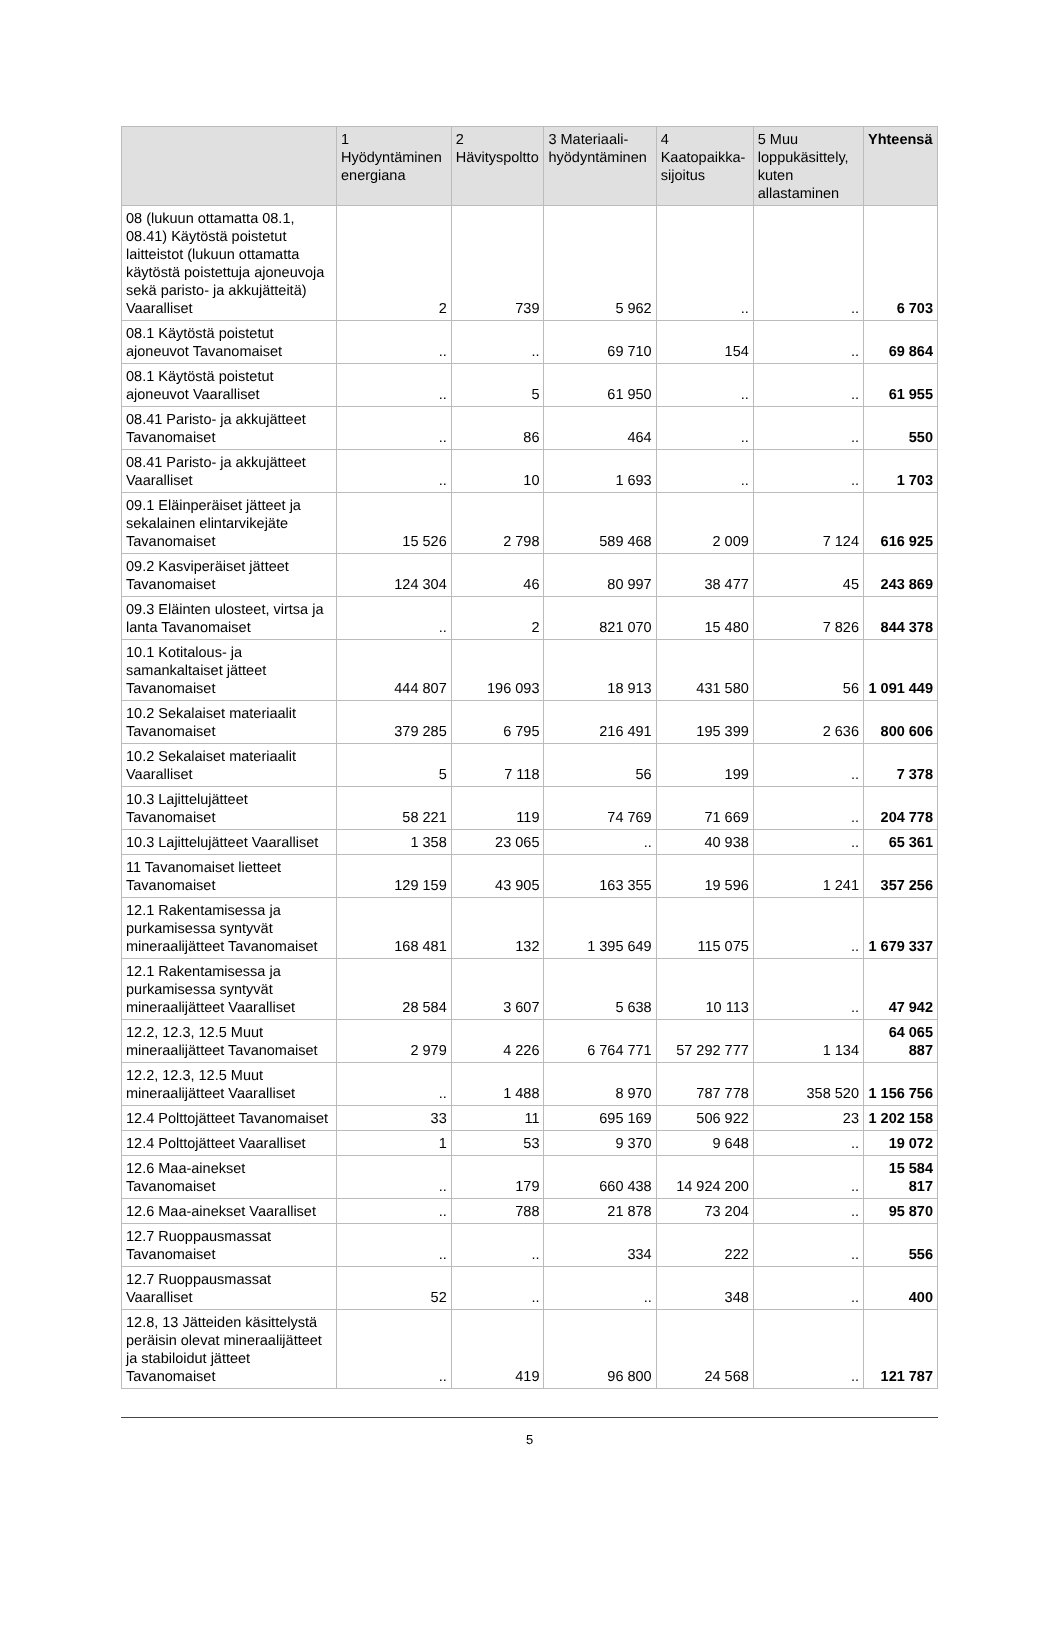| | 1 Hyödyntäminen energiana | 2 Hävityspoltto | 3 Materiaali-hyödyntäminen | 4 Kaatopaikka-sijoitus | 5 Muu loppukäsittely, kuten allastaminen | Yhteensä |
| --- | --- | --- | --- | --- | --- | --- |
| 08 (lukuun ottamatta 08.1, 08.41) Käytöstä poistetut laitteistot (lukuun ottamatta käytöstä poistettuja ajoneuvoja sekä paristo- ja akkujätteitä) Vaaralliset | 2 | 739 | 5 962 | .. | .. | 6 703 |
| 08.1 Käytöstä poistetut ajoneuvot Tavanomaiset | .. | .. | 69 710 | 154 | .. | 69 864 |
| 08.1 Käytöstä poistetut ajoneuvot Vaaralliset | .. | 5 | 61 950 | .. | .. | 61 955 |
| 08.41 Paristo- ja akkujätteet Tavanomaiset | .. | 86 | 464 | .. | .. | 550 |
| 08.41 Paristo- ja akkujätteet Vaaralliset | .. | 10 | 1 693 | .. | .. | 1 703 |
| 09.1 Eläinperäiset jätteet ja sekalainen elintarvikejäte Tavanomaiset | 15 526 | 2 798 | 589 468 | 2 009 | 7 124 | 616 925 |
| 09.2 Kasviperäiset jätteet Tavanomaiset | 124 304 | 46 | 80 997 | 38 477 | 45 | 243 869 |
| 09.3 Eläinten ulosteet, virtsa ja lanta Tavanomaiset | .. | 2 | 821 070 | 15 480 | 7 826 | 844 378 |
| 10.1 Kotitalous- ja samankaltaiset jätteet Tavanomaiset | 444 807 | 196 093 | 18 913 | 431 580 | 56 | 1 091 449 |
| 10.2 Sekalaiset materiaalit Tavanomaiset | 379 285 | 6 795 | 216 491 | 195 399 | 2 636 | 800 606 |
| 10.2 Sekalaiset materiaalit Vaaralliset | 5 | 7 118 | 56 | 199 | .. | 7 378 |
| 10.3 Lajittelujätteet Tavanomaiset | 58 221 | 119 | 74 769 | 71 669 | .. | 204 778 |
| 10.3 Lajittelujätteet Vaaralliset | 1 358 | 23 065 | .. | 40 938 | .. | 65 361 |
| 11 Tavanomaiset lietteet Tavanomaiset | 129 159 | 43 905 | 163 355 | 19 596 | 1 241 | 357 256 |
| 12.1 Rakentamisessa ja purkamisessa syntyvät mineraalijätteet Tavanomaiset | 168 481 | 132 | 1 395 649 | 115 075 | .. | 1 679 337 |
| 12.1 Rakentamisessa ja purkamisessa syntyvät mineraalijätteet Vaaralliset | 28 584 | 3 607 | 5 638 | 10 113 | .. | 47 942 |
| 12.2, 12.3, 12.5 Muut mineraalijätteet Tavanomaiset | 2 979 | 4 226 | 6 764 771 | 57 292 777 | 1 134 | 64 065 887 |
| 12.2, 12.3, 12.5 Muut mineraalijätteet Vaaralliset | .. | 1 488 | 8 970 | 787 778 | 358 520 | 1 156 756 |
| 12.4 Polttojätteet Tavanomaiset | 33 | 11 | 695 169 | 506 922 | 23 | 1 202 158 |
| 12.4 Polttojätteet Vaaralliset | 1 | 53 | 9 370 | 9 648 | .. | 19 072 |
| 12.6 Maa-ainekset Tavanomaiset | .. | 179 | 660 438 | 14 924 200 | .. | 15 584 817 |
| 12.6 Maa-ainekset Vaaralliset | .. | 788 | 21 878 | 73 204 | .. | 95 870 |
| 12.7 Ruoppausmassat Tavanomaiset | .. | .. | 334 | 222 | .. | 556 |
| 12.7 Ruoppausmassat Vaaralliset | 52 | .. | .. | 348 | .. | 400 |
| 12.8, 13 Jätteiden käsittelystä peräisin olevat mineraalijätteet ja stabiloidut jätteet Tavanomaiset | .. | 419 | 96 800 | 24 568 | .. | 121 787 |
5